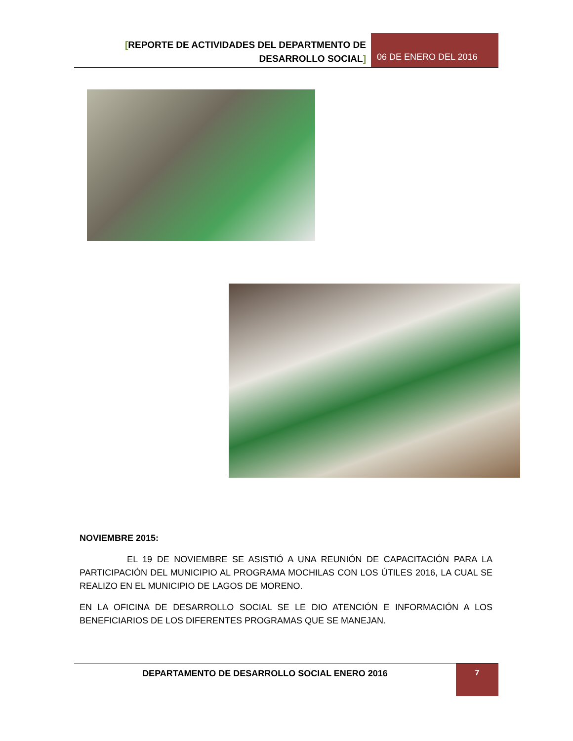[REPORTE DE ACTIVIDADES DEL DEPARTMENTO DE
DESARROLLO SOCIAL]
06 DE ENERO DEL 2016
NOVIEMBRE 2015:
EL 19 DE NOVIEMBRE SE ASISTIÓ A UNA REUNIÓN DE CAPACITACIÓN PARA LA PARTICIPACIÓN DEL MUNICIPIO AL PROGRAMA MOCHILAS CON LOS ÚTILES 2016, LA CUAL SE REALIZO EN EL MUNICIPIO DE LAGOS DE MORENO.
EN LA OFICINA DE DESARROLLO SOCIAL SE LE DIO ATENCIÓN E INFORMACIÓN A LOS BENEFICIARIOS DE LOS DIFERENTES PROGRAMAS QUE SE MANEJAN.
DEPARTAMENTO DE DESARROLLO SOCIAL ENERO 2016
7